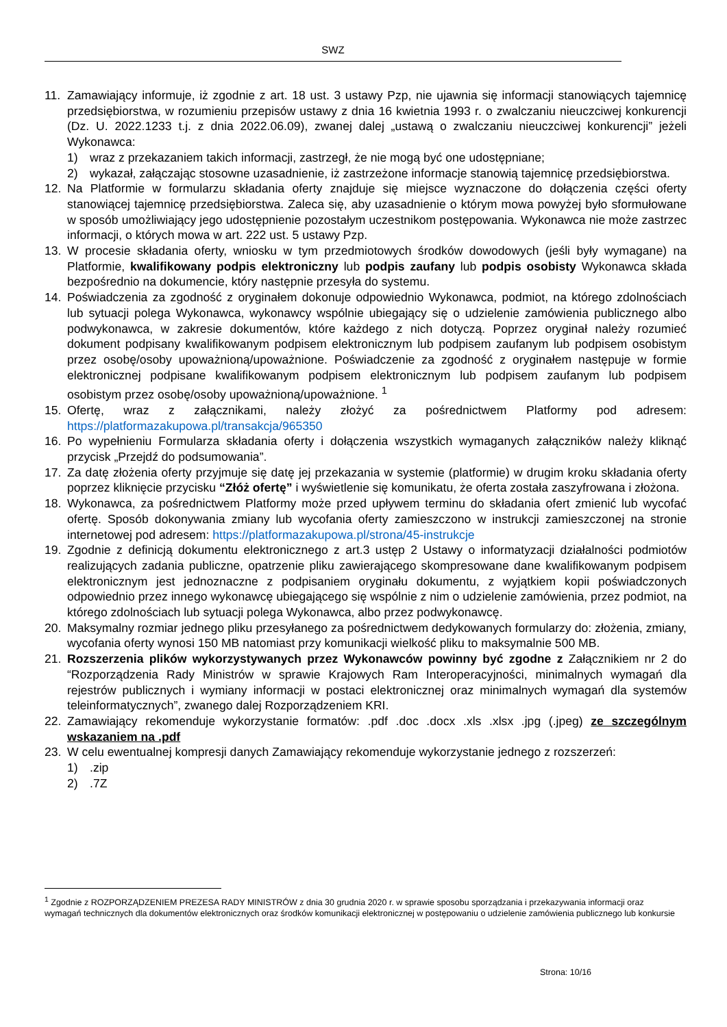SWZ
11. Zamawiający informuje, iż zgodnie z art. 18 ust. 3 ustawy Pzp, nie ujawnia się informacji stanowiących tajemnicę przedsiębiorstwa, w rozumieniu przepisów ustawy z dnia 16 kwietnia 1993 r. o zwalczaniu nieuczciwej konkurencji (Dz. U. 2022.1233 t.j. z dnia 2022.06.09), zwanej dalej „ustawą o zwalczaniu nieuczciwej konkurencji” jeżeli Wykonawca:
1) wraz z przekazaniem takich informacji, zastrzegł, że nie mogą być one udostępniane;
2) wykazał, załączając stosowne uzasadnienie, iż zastrzeżone informacje stanowią tajemnicę przedsiębiorstwa.
12. Na Platformie w formularzu składania oferty znajduje się miejsce wyznaczone do dołączenia części oferty stanowiącej tajemnicę przedsiębiorstwa. Zaleca się, aby uzasadnienie o którym mowa powyżej było sformułowane w sposób umożliwiający jego udostępnienie pozostałym uczestnikom postępowania. Wykonawca nie może zastrzec informacji, o których mowa w art. 222 ust. 5 ustawy Pzp.
13. W procesie składania oferty, wniosku w tym przedmiotowych środków dowodowych (jeśli były wymagane) na Platformie, kwalifikowany podpis elektroniczny lub podpis zaufany lub podpis osobisty Wykonawca składa bezpośrednio na dokumencie, który następnie przesyła do systemu.
14. Poświadczenia za zgodność z oryginałem dokonuje odpowiednio Wykonawca, podmiot, na którego zdolnościach lub sytuacji polega Wykonawca, wykonawcy wspólnie ubiegający się o udzielenie zamówienia publicznego albo podwykonawca, w zakresie dokumentów, które każdego z nich dotyczą. Poprzez oryginał należy rozumieć dokument podpisany kwalifikowanym podpisem elektronicznym lub podpisem zaufanym lub podpisem osobistym przez osobę/osoby upoważnioną/upoważnione. Poświadczenie za zgodność z oryginałem następuje w formie elektronicznej podpisane kwalifikowanym podpisem elektronicznym lub podpisem zaufanym lub podpisem osobistym przez osobę/osoby upoważnioną/upoważnione. <sup>1</sup>
15. Ofertę, wraz z załącznikami, należy złożyć za pośrednictwem Platformy pod adresem: https://platformazakupowa.pl/transakcja/965350
16. Po wypełnieniu Formularza składania oferty i dołączenia wszystkich wymaganych załączników należy kliknąć przycisk „Przejdź do podsumowania”.
17. Za datę złożenia oferty przyjmuje się datę jej przekazania w systemie (platformie) w drugim kroku składania oferty poprzez kliknięcie przycisku “Złóż ofertę” i wyświetlenie się komunikatu, że oferta została zaszyfrowana i złożona.
18. Wykonawca, za pośrednictwem Platformy może przed upływem terminu do składania ofert zmienić lub wycofać ofertę. Sposób dokonywania zmiany lub wycofania oferty zamieszczono w instrukcji zamieszczonej na stronie internetowej pod adresem: https://platformazakupowa.pl/strona/45-instrukcje
19. Zgodnie z definicją dokumentu elektronicznego z art.3 ustęp 2 Ustawy o informatyzacji działalności podmiotów realizujących zadania publiczne, opatrzenie pliku zawierającego skompresowane dane kwalifikowanym podpisem elektronicznym jest jednoznaczne z podpisaniem oryginału dokumentu, z wyjątkiem kopii poświadczonych odpowiednio przez innego wykonawcę ubiegającego się wspólnie z nim o udzielenie zamówienia, przez podmiot, na którego zdolnościach lub sytuacji polega Wykonawca, albo przez podwykonawcę.
20. Maksymalny rozmiar jednego pliku przesyłanego za pośrednictwem dedykowanych formularzy do: złożenia, zmiany, wycofania oferty wynosi 150 MB natomiast przy komunikacji wielkość pliku to maksymalnie 500 MB.
21. Rozszerzenia plików wykorzystywanych przez Wykonawców powinny być zgodne z Załącznikiem nr 2 do “Rozporządzenia Rady Ministrów w sprawie Krajowych Ram Interoperacyjności, minimalnych wymagań dla rejestrów publicznych i wymiany informacji w postaci elektronicznej oraz minimalnych wymagań dla systemów teleinformatycznych”, zwanego dalej Rozporządzeniem KRI.
22. Zamawiający rekomenduje wykorzystanie formatów: .pdf .doc .docx .xls .xlsx .jpg (.jpeg) ze szczególnym wskazaniem na .pdf
23. W celu ewentualnej kompresji danych Zamawiający rekomenduje wykorzystanie jednego z rozszerzeń:
1).zip
2).7Z
<sup>1</sup> Zgodnie z ROZPORZĄDZENIEM PREZESA RADY MINISTRÓW z dnia 30 grudnia 2020 r. w sprawie sposobu sporządzania i przekazywania informacji oraz wymagań technicznych dla dokumentów elektronicznych oraz środków komunikacji elektronicznej w postępowaniu o udzielenie zamówienia publicznego lub konkursie
Strona: 10/16